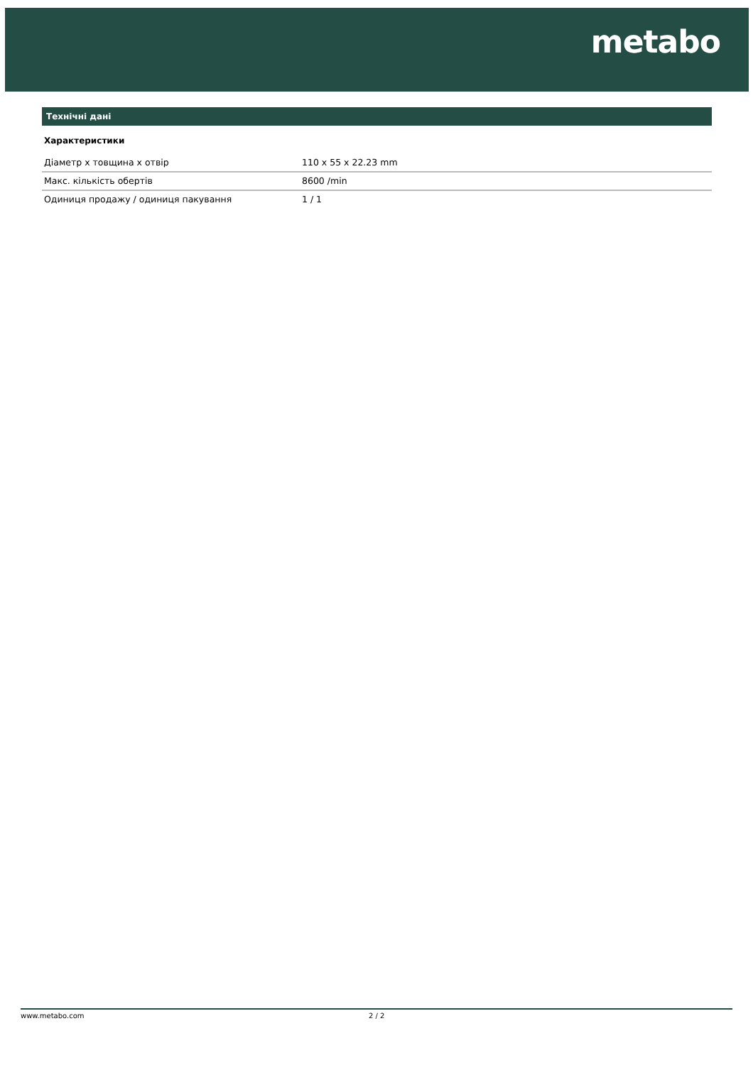metabo
Технічні дані
Характеристики
| Діаметр x товщина x отвір | 110 x 55 x 22.23 mm |
| Макс. кількість обертів | 8600 /min |
| Одиниця продажу / одиниця пакування | 1 / 1 |
www.metabo.com 2 / 2